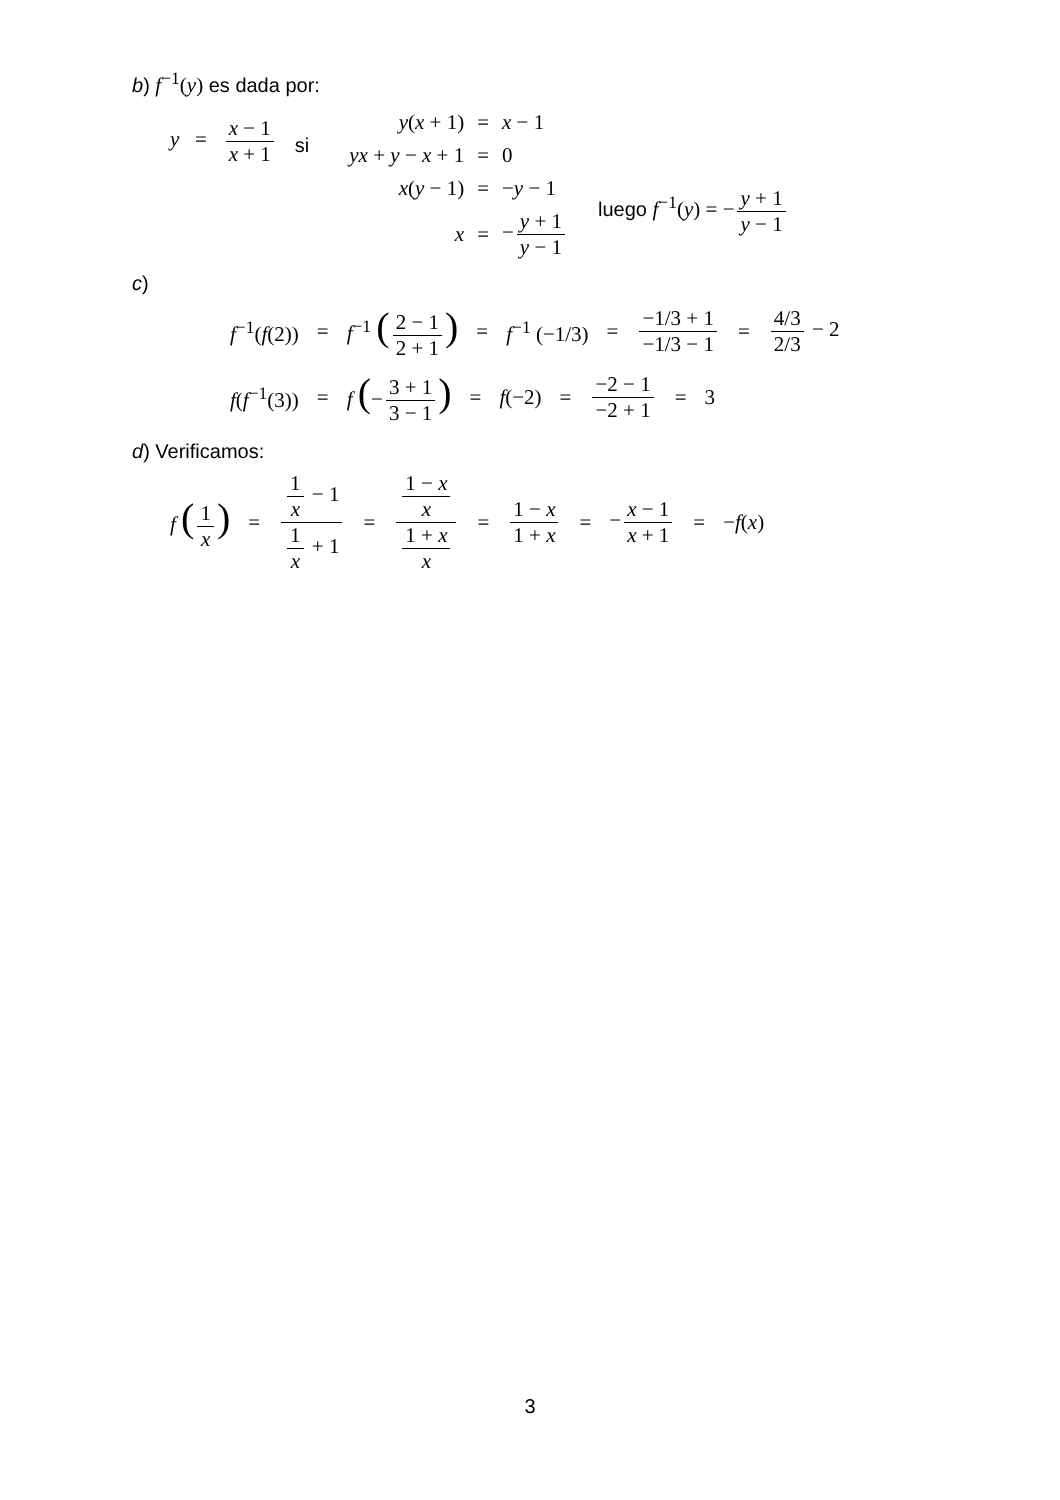b) f<sup>−1</sup>(y) es dada por:
y = x − 1 x + 1
si
| y ( x + 1) | = | x − 1 |
| yx + y − x + 1 | = | 0 |
| x ( y − 1) | = | − y − 1 |
| x | = | − y + 1 y − 1 |
luego f<sup>−1</sup>(y) = − y + 1 y − 1
c)
f<sup>−1</sup>(f(2)) = f<sup>−1</sup> (2 − 1 2 + 1) = f<sup>−1</sup> (−1/3) = −1/3 + 1 −1/3 − 1 = 4/3 2/3 − 2
f(f<sup>−1</sup>(3)) = f (− 3 + 1 3 − 1) = f(−2) = −2 − 1 −2 + 1 = 3
d) Verificamos:
f (1 x) = 1 x − 1 1 x + 1 = 1 − x x 1 + x x = 1 − x 1 + x = − x − 1 x + 1 = −f(x)
3